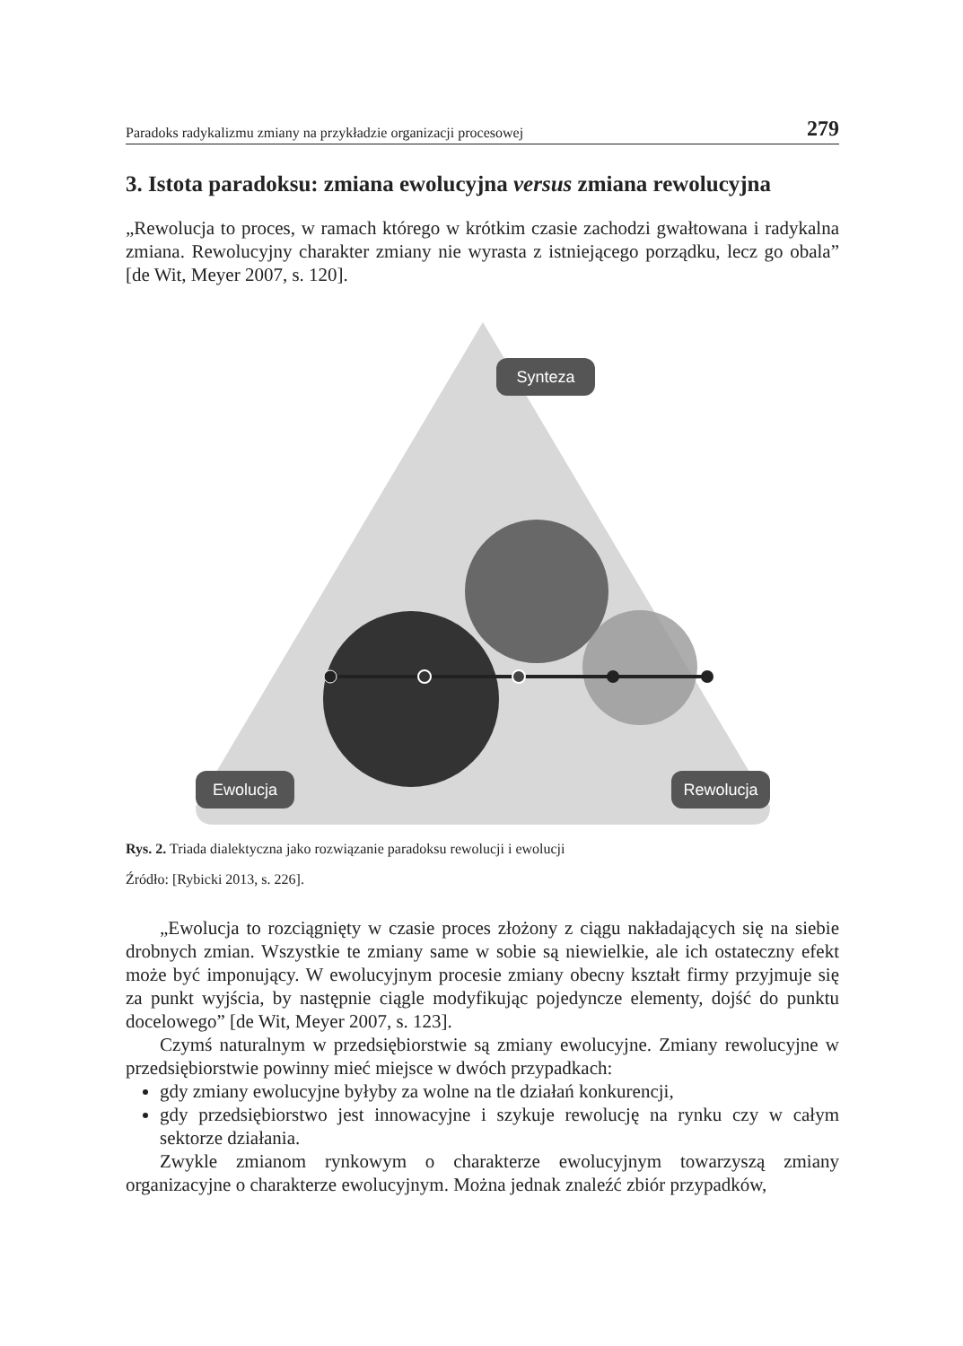Paradoks radykalizmu zmiany na przykładzie organizacji procesowej 279
3. Istota paradoksu: zmiana ewolucyjna versus zmiana rewolucyjna
„Rewolucja to proces, w ramach którego w krótkim czasie zachodzi gwałtowana i radykalna zmiana. Rewolucyjny charakter zmiany nie wyrasta z istniejącego porządku, lecz go obala” [de Wit, Meyer 2007, s. 120].
Synteza
Ewolucja
Rewolucja
Rys. 2. Triada dialektyczna jako rozwiązanie paradoksu rewolucji i ewolucji
Źródło: [Rybicki 2013, s. 226].
„Ewolucja to rozciągnięty w czasie proces złożony z ciągu nakładających się na siebie drobnych zmian. Wszystkie te zmiany same w sobie są niewielkie, ale ich ostateczny efekt może być imponujący. W ewolucyjnym procesie zmiany obecny kształt firmy przyjmuje się za punkt wyjścia, by następnie ciągle modyfikując pojedyncze elementy, dojść do punktu docelowego” [de Wit, Meyer 2007, s. 123].
Czymś naturalnym w przedsiębiorstwie są zmiany ewolucyjne. Zmiany rewolucyjne w przedsiębiorstwie powinny mieć miejsce w dwóch przypadkach:
gdy zmiany ewolucyjne byłyby za wolne na tle działań konkurencji,
gdy przedsiębiorstwo jest innowacyjne i szykuje rewolucję na rynku czy w całym sektorze działania.
Zwykle zmianom rynkowym o charakterze ewolucyjnym towarzyszą zmiany organizacyjne o charakterze ewolucyjnym. Można jednak znaleźć zbiór przypadków,